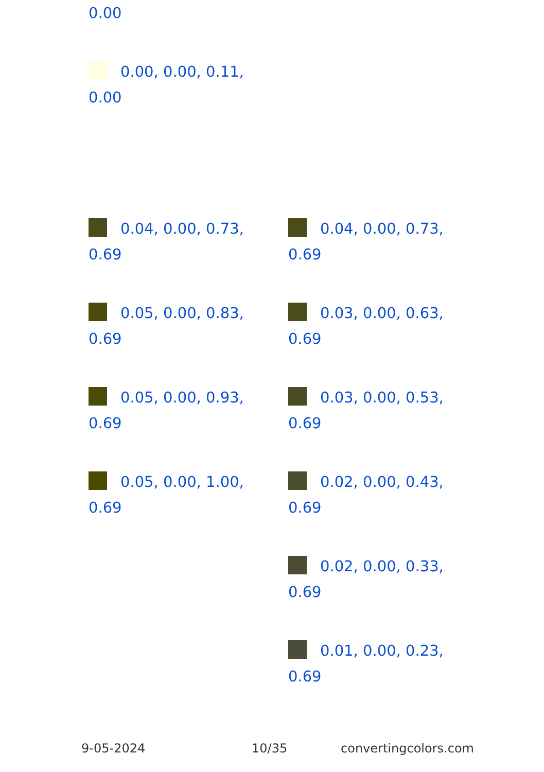0.00
0.00, 0.00, 0.11, 0.00
0.04, 0.00, 0.73, 0.69
0.04, 0.00, 0.73, 0.69
0.05, 0.00, 0.83, 0.69
0.03, 0.00, 0.63, 0.69
0.05, 0.00, 0.93, 0.69
0.03, 0.00, 0.53, 0.69
0.05, 0.00, 1.00, 0.69
0.02, 0.00, 0.43, 0.69
0.02, 0.00, 0.33, 0.69
0.01, 0.00, 0.23, 0.69
9-05-2024 10/35 convertingcolors.com